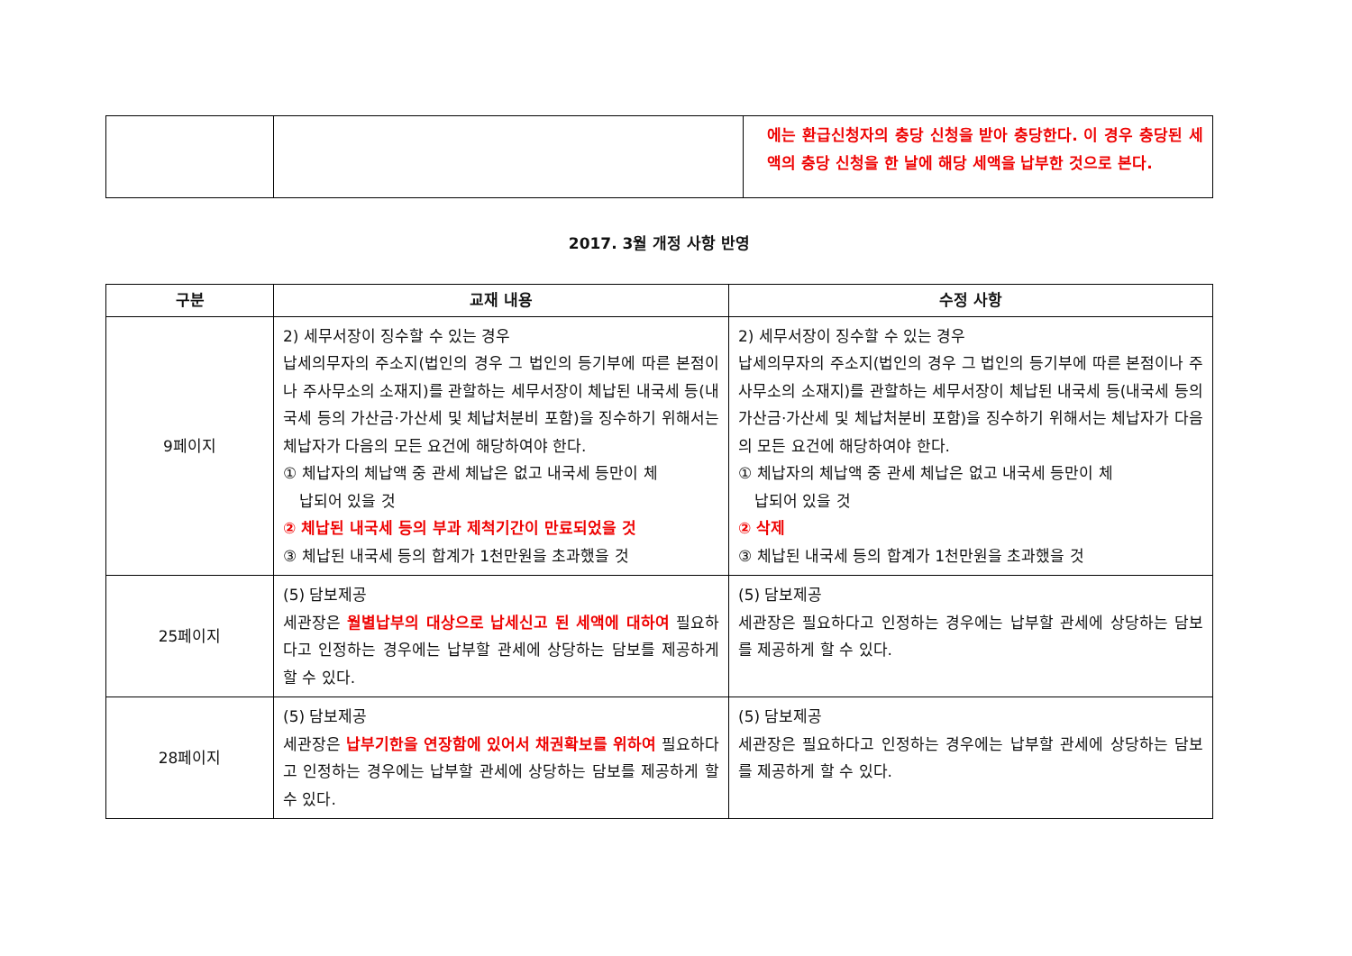| | | 에는 환급신청자의 충당 신청을 받아 충당한다. 이 경우 충당된 세액의 충당 신청을 한 날에 해당 세액을 납부한 것으로 본다. |
2017. 3월 개정 사항 반영
| 구분 | 교재 내용 | 수정 사항 |
| --- | --- | --- |
| 9페이지 | 2) 세무서장이 징수할 수 있는 경우 납세의무자의 주소지(법인의 경우 그 법인의 등기부에 따른 본점이나 주사무소의 소재지)를 관할하는 세무서장이 체납된 내국세 등(내국세 등의 가산금·가산세 및 체납처분비 포함)을 징수하기 위해서는 체납자가 다음의 모든 요건에 해당하여야 한다. ① 체납자의 체납액 중 관세 체납은 없고 내국세 등만이 체 납되어 있을 것 ② 체납된 내국세 등의 부과 제척기간이 만료되었을 것 ③ 체납된 내국세 등의 합계가 1천만원을 초과했을 것 | 2) 세무서장이 징수할 수 있는 경우 납세의무자의 주소지(법인의 경우 그 법인의 등기부에 따른 본점이나 주사무소의 소재지)를 관할하는 세무서장이 체납된 내국세 등(내국세 등의 가산금·가산세 및 체납처분비 포함)을 징수하기 위해서는 체납자가 다음의 모든 요건에 해당하여야 한다. ① 체납자의 체납액 중 관세 체납은 없고 내국세 등만이 체 납되어 있을 것 ② 삭제 ③ 체납된 내국세 등의 합계가 1천만원을 초과했을 것 |
| 25페이지 | (5) 담보제공 세관장은 월별납부의 대상으로 납세신고 된 세액에 대하여 필요하다고 인정하는 경우에는 납부할 관세에 상당하는 담보를 제공하게 할 수 있다. | (5) 담보제공 세관장은 필요하다고 인정하는 경우에는 납부할 관세에 상당하는 담보를 제공하게 할 수 있다. |
| 28페이지 | (5) 담보제공 세관장은 납부기한을 연장함에 있어서 채권확보를 위하여 필요하다고 인정하는 경우에는 납부할 관세에 상당하는 담보를 제공하게 할 수 있다. | (5) 담보제공 세관장은 필요하다고 인정하는 경우에는 납부할 관세에 상당하는 담보를 제공하게 할 수 있다. |